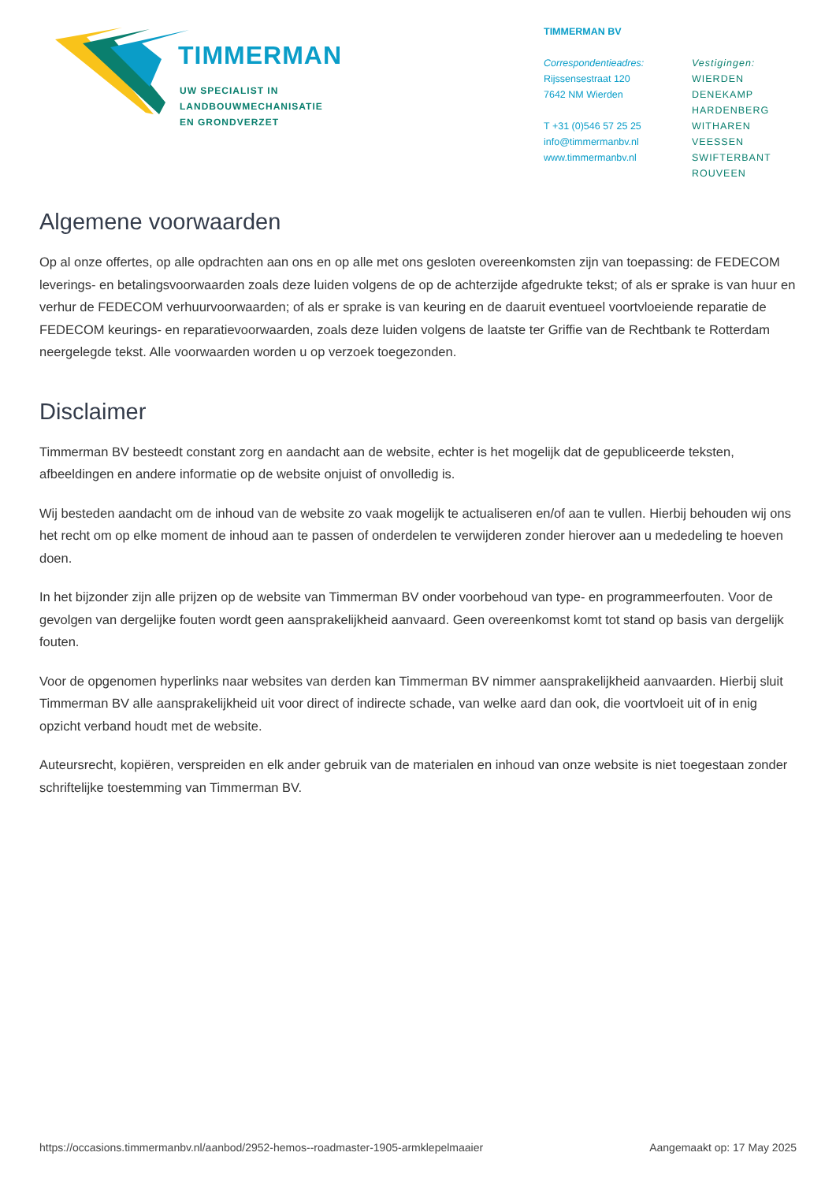TIMMERMAN
UW SPECIALIST IN
LANDBOUWMECHANISATIE
EN GRONDVERZET
TIMMERMAN BV
Correspondentieadres:
Rijssensestraat 120
7642 NM Wierden
T +31 (0)546 57 25 25
info@timmermanbv.nl
www.timmermanbv.nl
Vestigingen:
WIERDEN
DENEKAMP
HARDENBERG
WITHAREN
VEESSEN
SWIFTERBANT
ROUVEEN
Algemene voorwaarden
Op al onze offertes, op alle opdrachten aan ons en op alle met ons gesloten overeenkomsten zijn van toepassing: de FEDECOM leverings- en betalingsvoorwaarden zoals deze luiden volgens de op de achterzijde afgedrukte tekst; of als er sprake is van huur en verhur de FEDECOM verhuurvoorwaarden; of als er sprake is van keuring en de daaruit eventueel voortvloeiende reparatie de FEDECOM keurings- en reparatievoorwaarden, zoals deze luiden volgens de laatste ter Griffie van de Rechtbank te Rotterdam neergelegde tekst. Alle voorwaarden worden u op verzoek toegezonden.
Disclaimer
Timmerman BV besteedt constant zorg en aandacht aan de website, echter is het mogelijk dat de gepubliceerde teksten, afbeeldingen en andere informatie op de website onjuist of onvolledig is.
Wij besteden aandacht om de inhoud van de website zo vaak mogelijk te actualiseren en/of aan te vullen. Hierbij behouden wij ons het recht om op elke moment de inhoud aan te passen of onderdelen te verwijderen zonder hierover aan u mededeling te hoeven doen.
In het bijzonder zijn alle prijzen op de website van Timmerman BV onder voorbehoud van type- en programmeerfouten. Voor de gevolgen van dergelijke fouten wordt geen aansprakelijkheid aanvaard. Geen overeenkomst komt tot stand op basis van dergelijk fouten.
Voor de opgenomen hyperlinks naar websites van derden kan Timmerman BV nimmer aansprakelijkheid aanvaarden. Hierbij sluit Timmerman BV alle aansprakelijkheid uit voor direct of indirecte schade, van welke aard dan ook, die voortvloeit uit of in enig opzicht verband houdt met de website.
Auteursrecht, kopiëren, verspreiden en elk ander gebruik van de materialen en inhoud van onze website is niet toegestaan zonder schriftelijke toestemming van Timmerman BV.
https://occasions.timmermanbv.nl/aanbod/2952-hemos--roadmaster-1905-armklepelmaaier Aangemaakt op: 17 May 2025